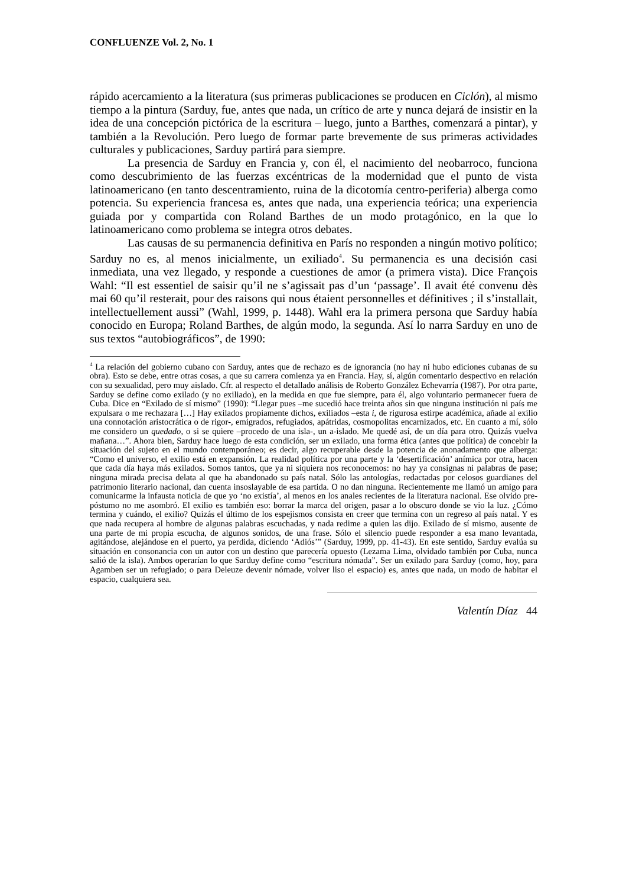CONFLUENZE Vol. 2, No. 1
rápido acercamiento a la literatura (sus primeras publicaciones se producen en Ciclón), al mismo tiempo a la pintura (Sarduy, fue, antes que nada, un crítico de arte y nunca dejará de insistir en la idea de una concepción pictórica de la escritura – luego, junto a Barthes, comenzará a pintar), y también a la Revolución. Pero luego de formar parte brevemente de sus primeras actividades culturales y publicaciones, Sarduy partirá para siempre.
La presencia de Sarduy en Francia y, con él, el nacimiento del neobarroco, funciona como descubrimiento de las fuerzas excéntricas de la modernidad que el punto de vista latinoamericano (en tanto descentramiento, ruina de la dicotomía centro-periferia) alberga como potencia. Su experiencia francesa es, antes que nada, una experiencia teórica; una experiencia guiada por y compartida con Roland Barthes de un modo protagónico, en la que lo latinoamericano como problema se integra otros debates.
Las causas de su permanencia definitiva en París no responden a ningún motivo político; Sarduy no es, al menos inicialmente, un exiliado<sup>4</sup>. Su permanencia es una decisión casi inmediata, una vez llegado, y responde a cuestiones de amor (a primera vista). Dice François Wahl: “Il est essentiel de saisir qu’il ne s’agissait pas d’un ‘passage’. Il avait été convenu dès mai 60 qu’il resterait, pour des raisons qui nous étaient personnelles et définitives ; il s’installait, intellectuellement aussi” (Wahl, 1999, p. 1448). Wahl era la primera persona que Sarduy había conocido en Europa; Roland Barthes, de algún modo, la segunda. Así lo narra Sarduy en uno de sus textos “autobiográficos”, de 1990:
<sup>4</sup> La relación del gobierno cubano con Sarduy, antes que de rechazo es de ignorancia (no hay ni hubo ediciones cubanas de su obra). Esto se debe, entre otras cosas, a que su carrera comienza ya en Francia. Hay, sí, algún comentario despectivo en relación con su sexualidad, pero muy aislado. Cfr. al respecto el detallado análisis de Roberto González Echevarría (1987). Por otra parte, Sarduy se define como exilado (y no exiliado), en la medida en que fue siempre, para él, algo voluntario permanecer fuera de Cuba. Dice en “Exilado de sí mismo” (1990): “Llegar pues –me sucedió hace treinta años sin que ninguna institución ni país me expulsara o me rechazara […] Hay exilados propiamente dichos, exiliados –esta i, de rigurosa estirpe académica, añade al exilio una connotación aristocrática o de rigor-, emigrados, refugiados, apátridas, cosmopolitas encarnizados, etc. En cuanto a mí, sólo me considero un quedado, o si se quiere –procedo de una isla-, un a-islado. Me quedé así, de un día para otro. Quizás vuelva mañana…”. Ahora bien, Sarduy hace luego de esta condición, ser un exilado, una forma ética (antes que política) de concebir la situación del sujeto en el mundo contemporáneo; es decir, algo recuperable desde la potencia de anonadamento que alberga: “Como el universo, el exilio está en expansión. La realidad política por una parte y la ‘desertificación’ anímica por otra, hacen que cada día haya más exilados. Somos tantos, que ya ni siquiera nos reconocemos: no hay ya consignas ni palabras de pase; ninguna mirada precisa delata al que ha abandonado su país natal. Sólo las antologías, redactadas por celosos guardianes del patrimonio literario nacional, dan cuenta insoslayable de esa partida. O no dan ninguna. Recientemente me llamó un amigo para comunicarme la infausta noticia de que yo ‘no existía’, al menos en los anales recientes de la literatura nacional. Ese olvido pre-póstumo no me asombró. El exilio es también eso: borrar la marca del origen, pasar a lo obscuro donde se vio la luz. ¿Cómo termina y cuándo, el exilio? Quizás el último de los espejismos consista en creer que termina con un regreso al país natal. Y es que nada recupera al hombre de algunas palabras escuchadas, y nada redime a quien las dijo. Exilado de sí mismo, ausente de una parte de mi propia escucha, de algunos sonidos, de una frase. Sólo el silencio puede responder a esa mano levantada, agitándose, alejándose en el puerto, ya perdida, diciendo ‘Adiós’” (Sarduy, 1999, pp. 41-43). En este sentido, Sarduy evalúa su situación en consonancia con un autor con un destino que parecería opuesto (Lezama Lima, olvidado también por Cuba, nunca salió de la isla). Ambos operarían lo que Sarduy define como “escritura nómada”. Ser un exilado para Sarduy (como, hoy, para Agamben ser un refugiado; o para Deleuze devenir nómade, volver liso el espacio) es, antes que nada, un modo de habitar el espacio, cualquiera sea.
Valentín Díaz 44